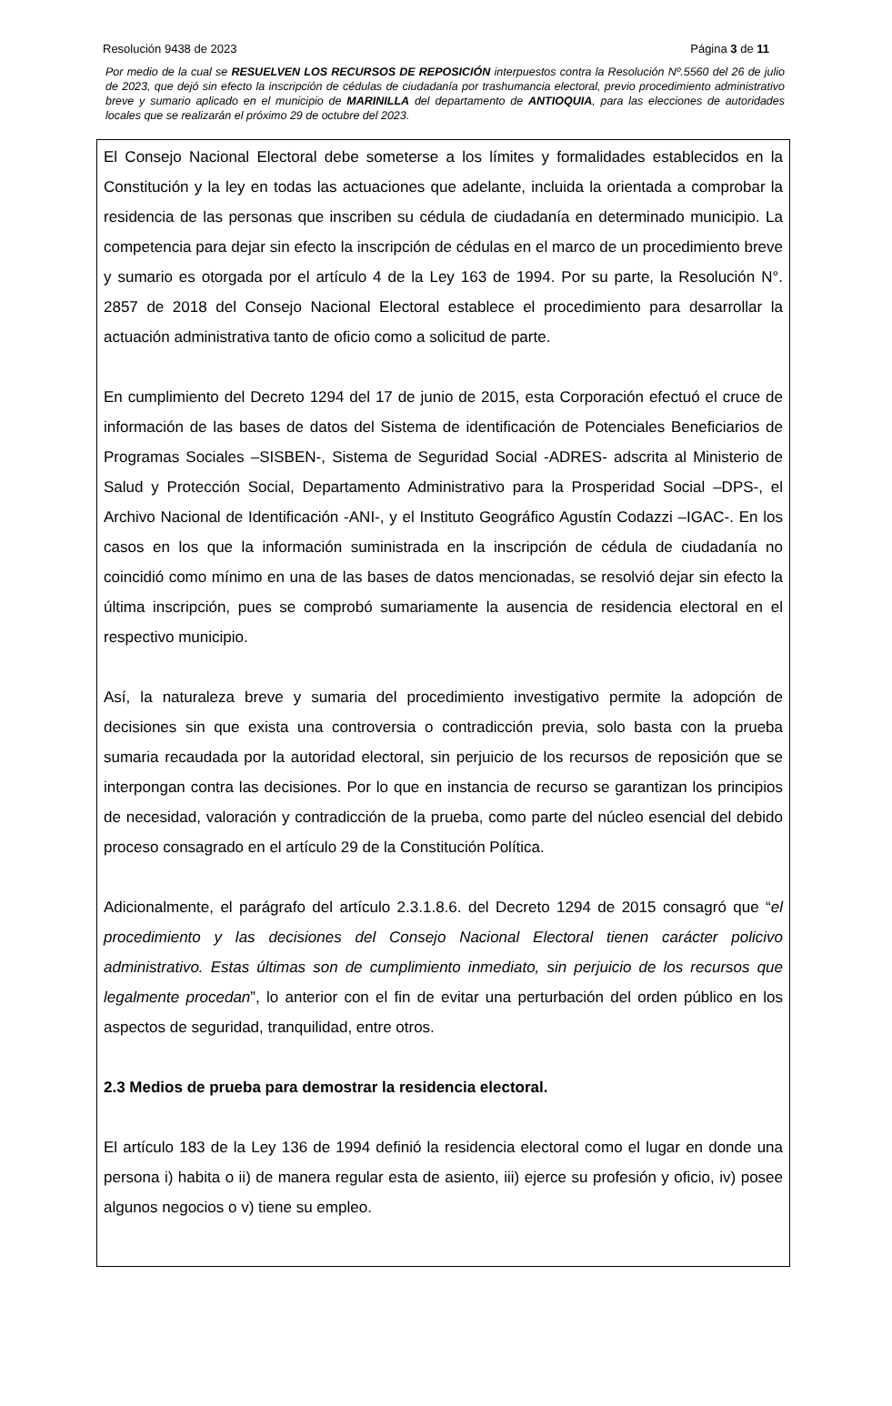Resolución 9438 de 2023 Página 3 de 11
Por medio de la cual se RESUELVEN LOS RECURSOS DE REPOSICIÓN interpuestos contra la Resolución Nº.5560 del 26 de julio de 2023, que dejó sin efecto la inscripción de cédulas de ciudadanía por trashumancia electoral, previo procedimiento administrativo breve y sumario aplicado en el municipio de MARINILLA del departamento de ANTIOQUIA, para las elecciones de autoridades locales que se realizarán el próximo 29 de octubre del 2023.
El Consejo Nacional Electoral debe someterse a los límites y formalidades establecidos en la Constitución y la ley en todas las actuaciones que adelante, incluida la orientada a comprobar la residencia de las personas que inscriben su cédula de ciudadanía en determinado municipio. La competencia para dejar sin efecto la inscripción de cédulas en el marco de un procedimiento breve y sumario es otorgada por el artículo 4 de la Ley 163 de 1994. Por su parte, la Resolución N°. 2857 de 2018 del Consejo Nacional Electoral establece el procedimiento para desarrollar la actuación administrativa tanto de oficio como a solicitud de parte.
En cumplimiento del Decreto 1294 del 17 de junio de 2015, esta Corporación efectuó el cruce de información de las bases de datos del Sistema de identificación de Potenciales Beneficiarios de Programas Sociales –SISBEN-, Sistema de Seguridad Social -ADRES- adscrita al Ministerio de Salud y Protección Social, Departamento Administrativo para la Prosperidad Social –DPS-, el Archivo Nacional de Identificación -ANI-, y el Instituto Geográfico Agustín Codazzi –IGAC-. En los casos en los que la información suministrada en la inscripción de cédula de ciudadanía no coincidió como mínimo en una de las bases de datos mencionadas, se resolvió dejar sin efecto la última inscripción, pues se comprobó sumariamente la ausencia de residencia electoral en el respectivo municipio.
Así, la naturaleza breve y sumaria del procedimiento investigativo permite la adopción de decisiones sin que exista una controversia o contradicción previa, solo basta con la prueba sumaria recaudada por la autoridad electoral, sin perjuicio de los recursos de reposición que se interpongan contra las decisiones. Por lo que en instancia de recurso se garantizan los principios de necesidad, valoración y contradicción de la prueba, como parte del núcleo esencial del debido proceso consagrado en el artículo 29 de la Constitución Política.
Adicionalmente, el parágrafo del artículo 2.3.1.8.6. del Decreto 1294 de 2015 consagró que “el procedimiento y las decisiones del Consejo Nacional Electoral tienen carácter policivo administrativo. Estas últimas son de cumplimiento inmediato, sin perjuicio de los recursos que legalmente procedan”, lo anterior con el fin de evitar una perturbación del orden público en los aspectos de seguridad, tranquilidad, entre otros.
2.3 Medios de prueba para demostrar la residencia electoral.
El artículo 183 de la Ley 136 de 1994 definió la residencia electoral como el lugar en donde una persona i) habita o ii) de manera regular esta de asiento, iii) ejerce su profesión y oficio, iv) posee algunos negocios o v) tiene su empleo.